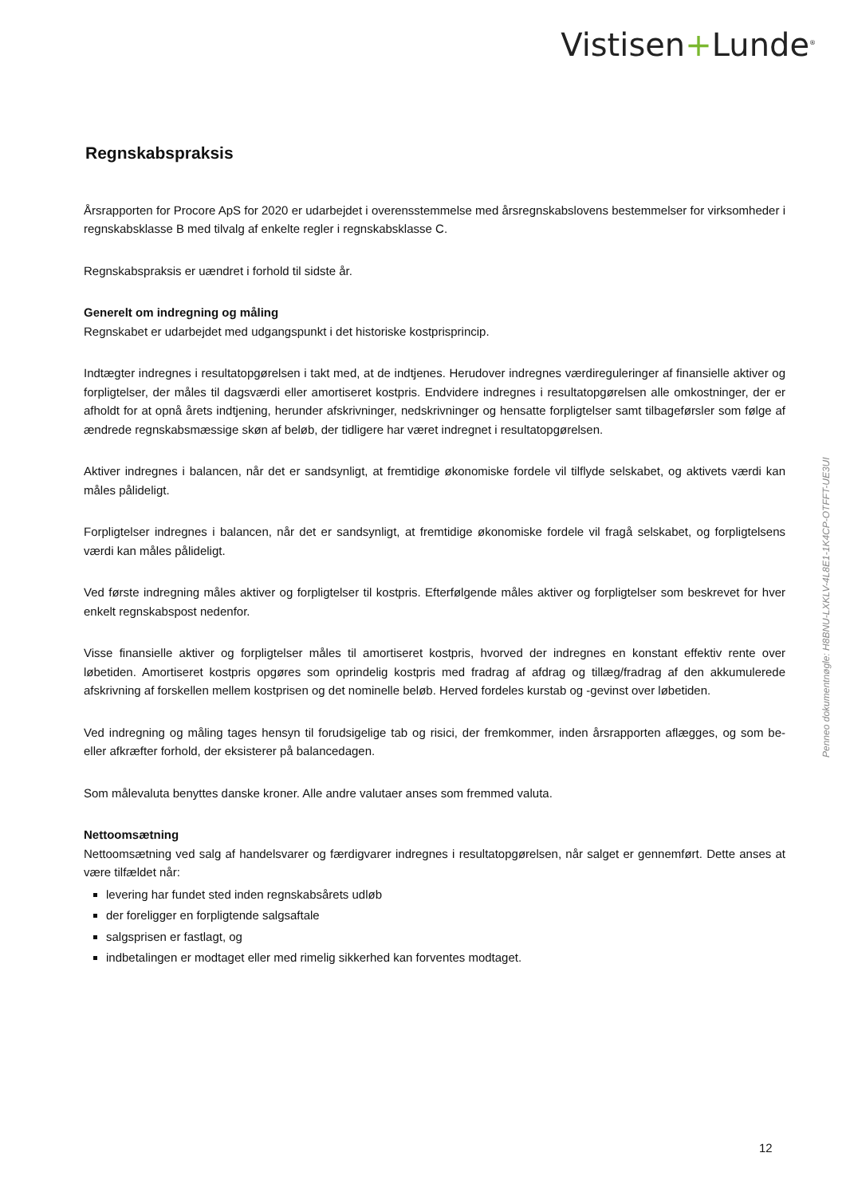Vistisen+Lunde<sup>®</sup>
Regnskabspraksis
Årsrapporten for Procore ApS for 2020 er udarbejdet i overensstemmelse med årsregnskabslovens bestemmelser for virksomheder i regnskabsklasse B med tilvalg af enkelte regler i regnskabsklasse C.
Regnskabspraksis er uændret i forhold til sidste år.
Generelt om indregning og måling
Regnskabet er udarbejdet med udgangspunkt i det historiske kostprisprincip.
Indtægter indregnes i resultatopgørelsen i takt med, at de indtjenes. Herudover indregnes værdireguleringer af finansielle aktiver og forpligtelser, der måles til dagsværdi eller amortiseret kostpris. Endvidere indregnes i resultatopgørelsen alle omkostninger, der er afholdt for at opnå årets indtjening, herunder afskrivninger, nedskrivninger og hensatte forpligtelser samt tilbageførsler som følge af ændrede regnskabsmæssige skøn af beløb, der tidligere har været indregnet i resultatopgørelsen.
Aktiver indregnes i balancen, når det er sandsynligt, at fremtidige økonomiske fordele vil tilflyde selskabet, og aktivets værdi kan måles pålideligt.
Forpligtelser indregnes i balancen, når det er sandsynligt, at fremtidige økonomiske fordele vil fragå selskabet, og forpligtelsens værdi kan måles pålideligt.
Ved første indregning måles aktiver og forpligtelser til kostpris. Efterfølgende måles aktiver og forpligtelser som beskrevet for hver enkelt regnskabspost nedenfor.
Visse finansielle aktiver og forpligtelser måles til amortiseret kostpris, hvorved der indregnes en konstant effektiv rente over løbetiden. Amortiseret kostpris opgøres som oprindelig kostpris med fradrag af afdrag og tillæg/fradrag af den akkumulerede afskrivning af forskellen mellem kostprisen og det nominelle beløb. Herved fordeles kurstab og -gevinst over løbetiden.
Ved indregning og måling tages hensyn til forudsigelige tab og risici, der fremkommer, inden årsrapporten aflægges, og som be- eller afkræfter forhold, der eksisterer på balancedagen.
Som målevaluta benyttes danske kroner. Alle andre valutaer anses som fremmed valuta.
Nettoomsætning
Nettoomsætning ved salg af handelsvarer og færdigvarer indregnes i resultatopgørelsen, når salget er gennemført. Dette anses at være tilfældet når:
levering har fundet sted inden regnskabsårets udløb
der foreligger en forpligtende salgsaftale
salgsprisen er fastlagt, og
indbetalingen er modtaget eller med rimelig sikkerhed kan forventes modtaget.
Penneo dokumentnøgle: H8BNU-LXKLV-4L8E1-1K4CP-OTFFT-UE3UI
12